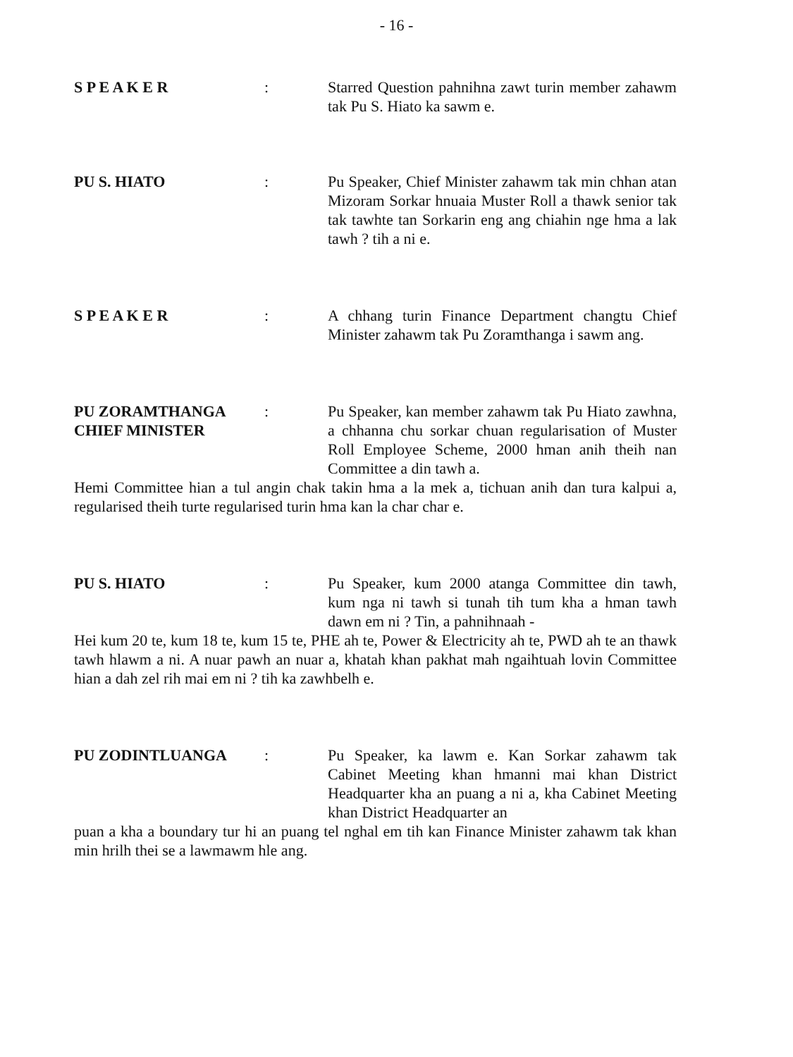- 16 -
S P E A K E R : Starred Question pahnihna zawt turin member zahawm tak Pu S. Hiato ka sawm e.
PU S. HIATO : Pu Speaker, Chief Minister zahawm tak min chhan atan Mizoram Sorkar hnuaia Muster Roll a thawk senior tak tak tawhte tan Sorkarin eng ang chiahin nge hma a lak tawh ? tih a ni e.
S P E A K E R : A chhang turin Finance Department changtu Chief Minister zahawm tak Pu Zoramthanga i sawm ang.
PU ZORAMTHANGA
CHIEF MINISTER
: Pu Speaker, kan member zahawm tak Pu Hiato zawhna, a chhanna chu sorkar chuan regularisation of Muster Roll Employee Scheme, 2000 hman anih theih nan Committee a din tawh a.
Hemi Committee hian a tul angin chak takin hma a la mek a, tichuan anih dan tura kalpui a, regularised theih turte regularised turin hma kan la char char e.
PU S. HIATO : Pu Speaker, kum 2000 atanga Committee din tawh, kum nga ni tawh si tunah tih tum kha a hman tawh dawn em ni ? Tin, a pahnihnaah -
Hei kum 20 te, kum 18 te, kum 15 te, PHE ah te, Power & Electricity ah te, PWD ah te an thawk tawh hlawm a ni. A nuar pawh an nuar a, khatah khan pakhat mah ngaihtuah lovin Committee hian a dah zel rih mai em ni ? tih ka zawhbelh e.
PU ZODINTLUANGA : Pu Speaker, ka lawm e. Kan Sorkar zahawm tak Cabinet Meeting khan hmanni mai khan District Headquarter kha an puang a ni a, kha Cabinet Meeting khan District Headquarter an
puan a kha a boundary tur hi an puang tel nghal em tih kan Finance Minister zahawm tak khan min hrilh thei se a lawmawm hle ang.